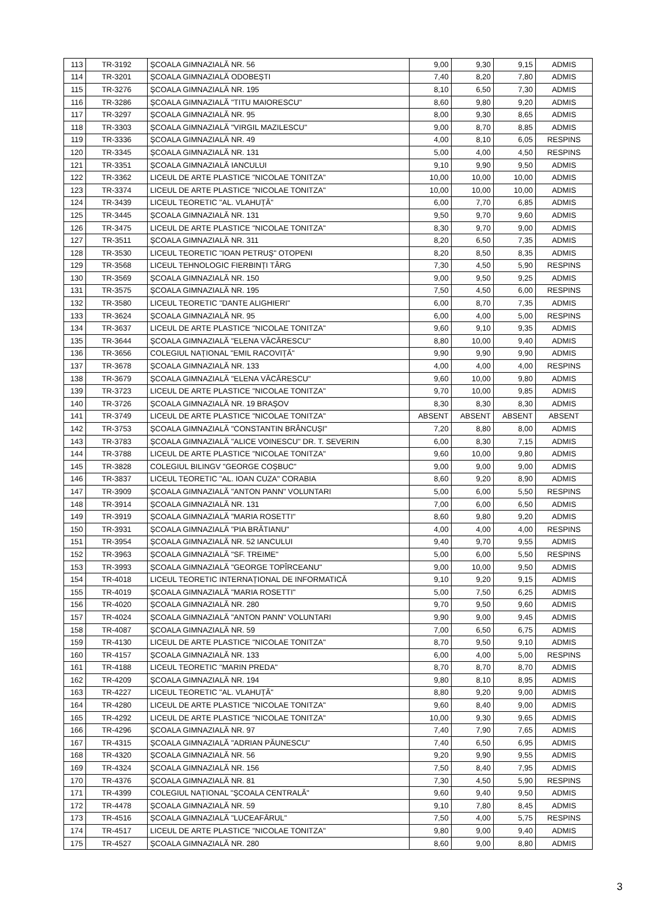| 113 | TR-3192 | ȘCOALA GIMNAZIALĂ NR. 56 | 9,00 | 9,30 | 9,15 | ADMIS |
| 114 | TR-3201 | ȘCOALA GIMNAZIALĂ ODOBEȘTI | 7,40 | 8,20 | 7,80 | ADMIS |
| 115 | TR-3276 | ȘCOALA GIMNAZIALĂ NR. 195 | 8,10 | 6,50 | 7,30 | ADMIS |
| 116 | TR-3286 | ȘCOALA GIMNAZIALĂ "TITU MAIORESCU" | 8,60 | 9,80 | 9,20 | ADMIS |
| 117 | TR-3297 | ȘCOALA GIMNAZIALĂ NR. 95 | 8,00 | 9,30 | 8,65 | ADMIS |
| 118 | TR-3303 | ȘCOALA GIMNAZIALĂ "VIRGIL MAZILESCU" | 9,00 | 8,70 | 8,85 | ADMIS |
| 119 | TR-3336 | ȘCOALA GIMNAZIALĂ NR. 49 | 4,00 | 8,10 | 6,05 | RESPINS |
| 120 | TR-3345 | ȘCOALA GIMNAZIALĂ NR. 131 | 5,00 | 4,00 | 4,50 | RESPINS |
| 121 | TR-3351 | ȘCOALA GIMNAZIALĂ IANCULUI | 9,10 | 9,90 | 9,50 | ADMIS |
| 122 | TR-3362 | LICEUL DE ARTE PLASTICE "NICOLAE TONITZA" | 10,00 | 10,00 | 10,00 | ADMIS |
| 123 | TR-3374 | LICEUL DE ARTE PLASTICE "NICOLAE TONITZA" | 10,00 | 10,00 | 10,00 | ADMIS |
| 124 | TR-3439 | LICEUL TEORETIC "AL. VLAHUȚĂ" | 6,00 | 7,70 | 6,85 | ADMIS |
| 125 | TR-3445 | ȘCOALA GIMNAZIALĂ NR. 131 | 9,50 | 9,70 | 9,60 | ADMIS |
| 126 | TR-3475 | LICEUL DE ARTE PLASTICE "NICOLAE TONITZA" | 8,30 | 9,70 | 9,00 | ADMIS |
| 127 | TR-3511 | ȘCOALA GIMNAZIALĂ NR. 311 | 8,20 | 6,50 | 7,35 | ADMIS |
| 128 | TR-3530 | LICEUL TEORETIC "IOAN PETRUȘ" OTOPENI | 8,20 | 8,50 | 8,35 | ADMIS |
| 129 | TR-3568 | LICEUL TEHNOLOGIC FIERBINȚI TÂRG | 7,30 | 4,50 | 5,90 | RESPINS |
| 130 | TR-3569 | ȘCOALA GIMNAZIALĂ NR. 150 | 9,00 | 9,50 | 9,25 | ADMIS |
| 131 | TR-3575 | ȘCOALA GIMNAZIALĂ NR. 195 | 7,50 | 4,50 | 6,00 | RESPINS |
| 132 | TR-3580 | LICEUL TEORETIC "DANTE ALIGHIERI" | 6,00 | 8,70 | 7,35 | ADMIS |
| 133 | TR-3624 | ȘCOALA GIMNAZIALĂ NR. 95 | 6,00 | 4,00 | 5,00 | RESPINS |
| 134 | TR-3637 | LICEUL DE ARTE PLASTICE "NICOLAE TONITZA" | 9,60 | 9,10 | 9,35 | ADMIS |
| 135 | TR-3644 | ȘCOALA GIMNAZIALĂ "ELENA VĂCĂRESCU" | 8,80 | 10,00 | 9,40 | ADMIS |
| 136 | TR-3656 | COLEGIUL NAȚIONAL "EMIL RACOVIȚĂ" | 9,90 | 9,90 | 9,90 | ADMIS |
| 137 | TR-3678 | ȘCOALA GIMNAZIALĂ NR. 133 | 4,00 | 4,00 | 4,00 | RESPINS |
| 138 | TR-3679 | ȘCOALA GIMNAZIALĂ "ELENA VĂCĂRESCU" | 9,60 | 10,00 | 9,80 | ADMIS |
| 139 | TR-3723 | LICEUL DE ARTE PLASTICE "NICOLAE TONITZA" | 9,70 | 10,00 | 9,85 | ADMIS |
| 140 | TR-3726 | ȘCOALA GIMNAZIALĂ NR. 19 BRAȘOV | 8,30 | 8,30 | 8,30 | ADMIS |
| 141 | TR-3749 | LICEUL DE ARTE PLASTICE "NICOLAE TONITZA" | ABSENT | ABSENT | ABSENT | ABSENT |
| 142 | TR-3753 | ȘCOALA GIMNAZIALĂ "CONSTANTIN BRÂNCUȘI" | 7,20 | 8,80 | 8,00 | ADMIS |
| 143 | TR-3783 | ȘCOALA GIMNAZIALĂ "ALICE VOINESCU" DR. T. SEVERIN | 6,00 | 8,30 | 7,15 | ADMIS |
| 144 | TR-3788 | LICEUL DE ARTE PLASTICE "NICOLAE TONITZA" | 9,60 | 10,00 | 9,80 | ADMIS |
| 145 | TR-3828 | COLEGIUL BILINGV "GEORGE COȘBUC" | 9,00 | 9,00 | 9,00 | ADMIS |
| 146 | TR-3837 | LICEUL TEORETIC "AL. IOAN CUZA" CORABIA | 8,60 | 9,20 | 8,90 | ADMIS |
| 147 | TR-3909 | ȘCOALA GIMNAZIALĂ "ANTON PANN" VOLUNTARI | 5,00 | 6,00 | 5,50 | RESPINS |
| 148 | TR-3914 | ȘCOALA GIMNAZIALĂ NR. 131 | 7,00 | 6,00 | 6,50 | ADMIS |
| 149 | TR-3919 | ȘCOALA GIMNAZIALĂ "MARIA ROSETTI" | 8,60 | 9,80 | 9,20 | ADMIS |
| 150 | TR-3931 | ȘCOALA GIMNAZIALĂ "PIA BRĂTIANU" | 4,00 | 4,00 | 4,00 | RESPINS |
| 151 | TR-3954 | ȘCOALA GIMNAZIALĂ NR. 52 IANCULUI | 9,40 | 9,70 | 9,55 | ADMIS |
| 152 | TR-3963 | ȘCOALA GIMNAZIALĂ "SF. TREIME" | 5,00 | 6,00 | 5,50 | RESPINS |
| 153 | TR-3993 | ȘCOALA GIMNAZIALĂ "GEORGE TOPÎRCEANU" | 9,00 | 10,00 | 9,50 | ADMIS |
| 154 | TR-4018 | LICEUL TEORETIC INTERNAȚIONAL DE INFORMATICĂ | 9,10 | 9,20 | 9,15 | ADMIS |
| 155 | TR-4019 | ȘCOALA GIMNAZIALĂ "MARIA ROSETTI" | 5,00 | 7,50 | 6,25 | ADMIS |
| 156 | TR-4020 | ȘCOALA GIMNAZIALĂ NR. 280 | 9,70 | 9,50 | 9,60 | ADMIS |
| 157 | TR-4024 | ȘCOALA GIMNAZIALĂ "ANTON PANN" VOLUNTARI | 9,90 | 9,00 | 9,45 | ADMIS |
| 158 | TR-4087 | ȘCOALA GIMNAZIALĂ NR. 59 | 7,00 | 6,50 | 6,75 | ADMIS |
| 159 | TR-4130 | LICEUL DE ARTE PLASTICE "NICOLAE TONITZA" | 8,70 | 9,50 | 9,10 | ADMIS |
| 160 | TR-4157 | ȘCOALA GIMNAZIALĂ NR. 133 | 6,00 | 4,00 | 5,00 | RESPINS |
| 161 | TR-4188 | LICEUL TEORETIC "MARIN PREDA" | 8,70 | 8,70 | 8,70 | ADMIS |
| 162 | TR-4209 | ȘCOALA GIMNAZIALĂ NR. 194 | 9,80 | 8,10 | 8,95 | ADMIS |
| 163 | TR-4227 | LICEUL TEORETIC "AL. VLAHUȚĂ" | 8,80 | 9,20 | 9,00 | ADMIS |
| 164 | TR-4280 | LICEUL DE ARTE PLASTICE "NICOLAE TONITZA" | 9,60 | 8,40 | 9,00 | ADMIS |
| 165 | TR-4292 | LICEUL DE ARTE PLASTICE "NICOLAE TONITZA" | 10,00 | 9,30 | 9,65 | ADMIS |
| 166 | TR-4296 | ȘCOALA GIMNAZIALĂ NR. 97 | 7,40 | 7,90 | 7,65 | ADMIS |
| 167 | TR-4315 | ȘCOALA GIMNAZIALĂ "ADRIAN PĂUNESCU" | 7,40 | 6,50 | 6,95 | ADMIS |
| 168 | TR-4320 | ȘCOALA GIMNAZIALĂ NR. 56 | 9,20 | 9,90 | 9,55 | ADMIS |
| 169 | TR-4324 | ȘCOALA GIMNAZIALĂ NR. 156 | 7,50 | 8,40 | 7,95 | ADMIS |
| 170 | TR-4376 | ȘCOALA GIMNAZIALĂ NR. 81 | 7,30 | 4,50 | 5,90 | RESPINS |
| 171 | TR-4399 | COLEGIUL NAȚIONAL "ȘCOALA CENTRALĂ" | 9,60 | 9,40 | 9,50 | ADMIS |
| 172 | TR-4478 | ȘCOALA GIMNAZIALĂ NR. 59 | 9,10 | 7,80 | 8,45 | ADMIS |
| 173 | TR-4516 | ȘCOALA GIMNAZIALĂ "LUCEAFĂRUL" | 7,50 | 4,00 | 5,75 | RESPINS |
| 174 | TR-4517 | LICEUL DE ARTE PLASTICE "NICOLAE TONITZA" | 9,80 | 9,00 | 9,40 | ADMIS |
| 175 | TR-4527 | ȘCOALA GIMNAZIALĂ NR. 280 | 8,60 | 9,00 | 8,80 | ADMIS |
3